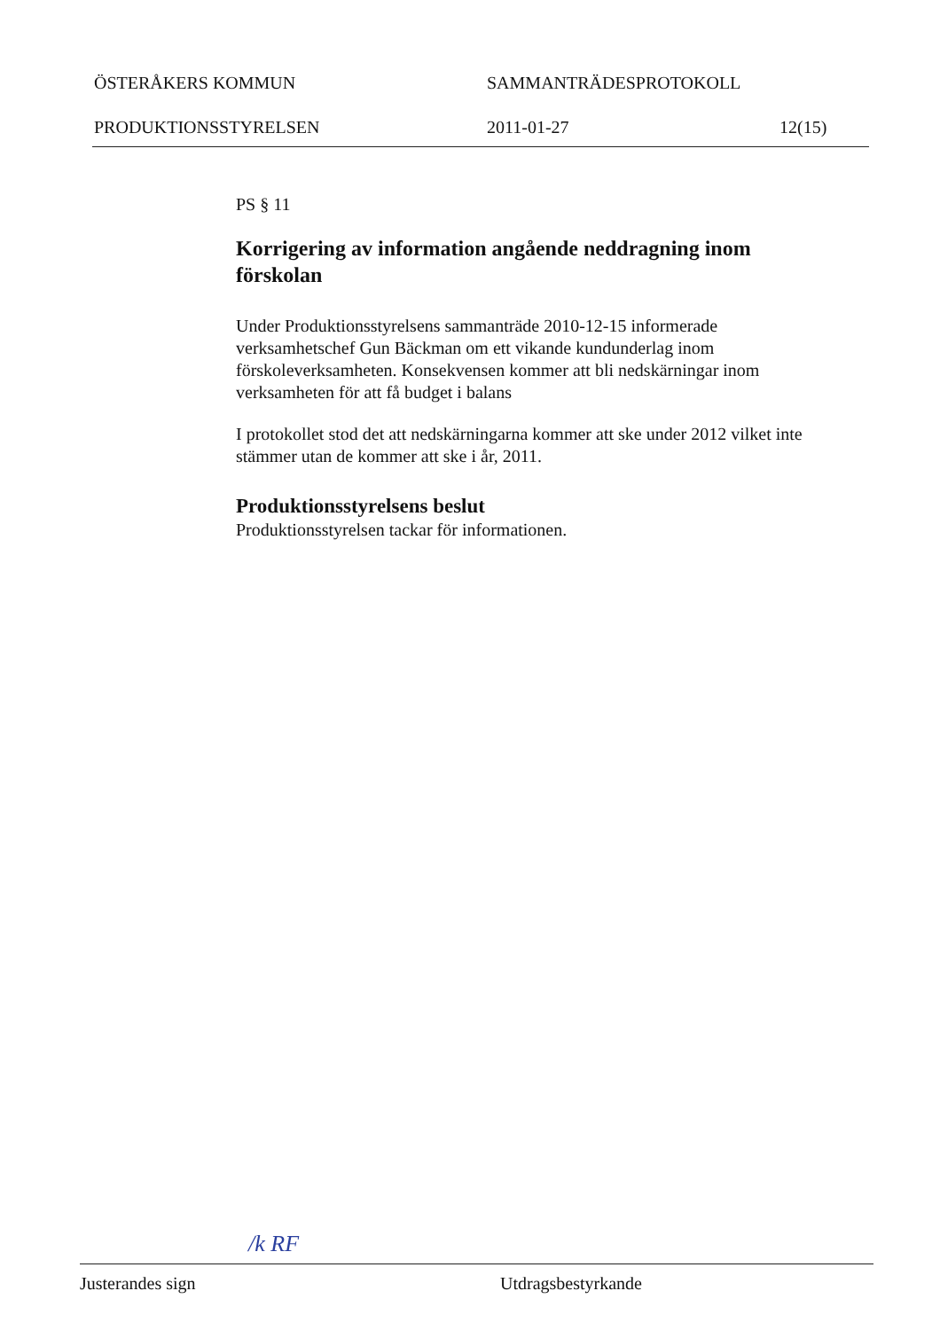ÖSTERÅKERS KOMMUN SAMMANTRÄDESPROTOKOLL
PRODUKTIONSSTYRELSEN 2011-01-27 12(15)
PS § 11
Korrigering av information angående neddragning inom förskolan
Under Produktionsstyrelsens sammanträde 2010-12-15 informerade verksamhetschef Gun Bäckman om ett vikande kundunderlag inom förskoleverksamheten. Konsekvensen kommer att bli nedskärningar inom verksamheten för att få budget i balans
I protokollet stod det att nedskärningarna kommer att ske under 2012 vilket inte stämmer utan de kommer att ske i år, 2011.
Produktionsstyrelsens beslut
Produktionsstyrelsen tackar för informationen.
/k RF
Justerandes sign Utdragsbestyrkande